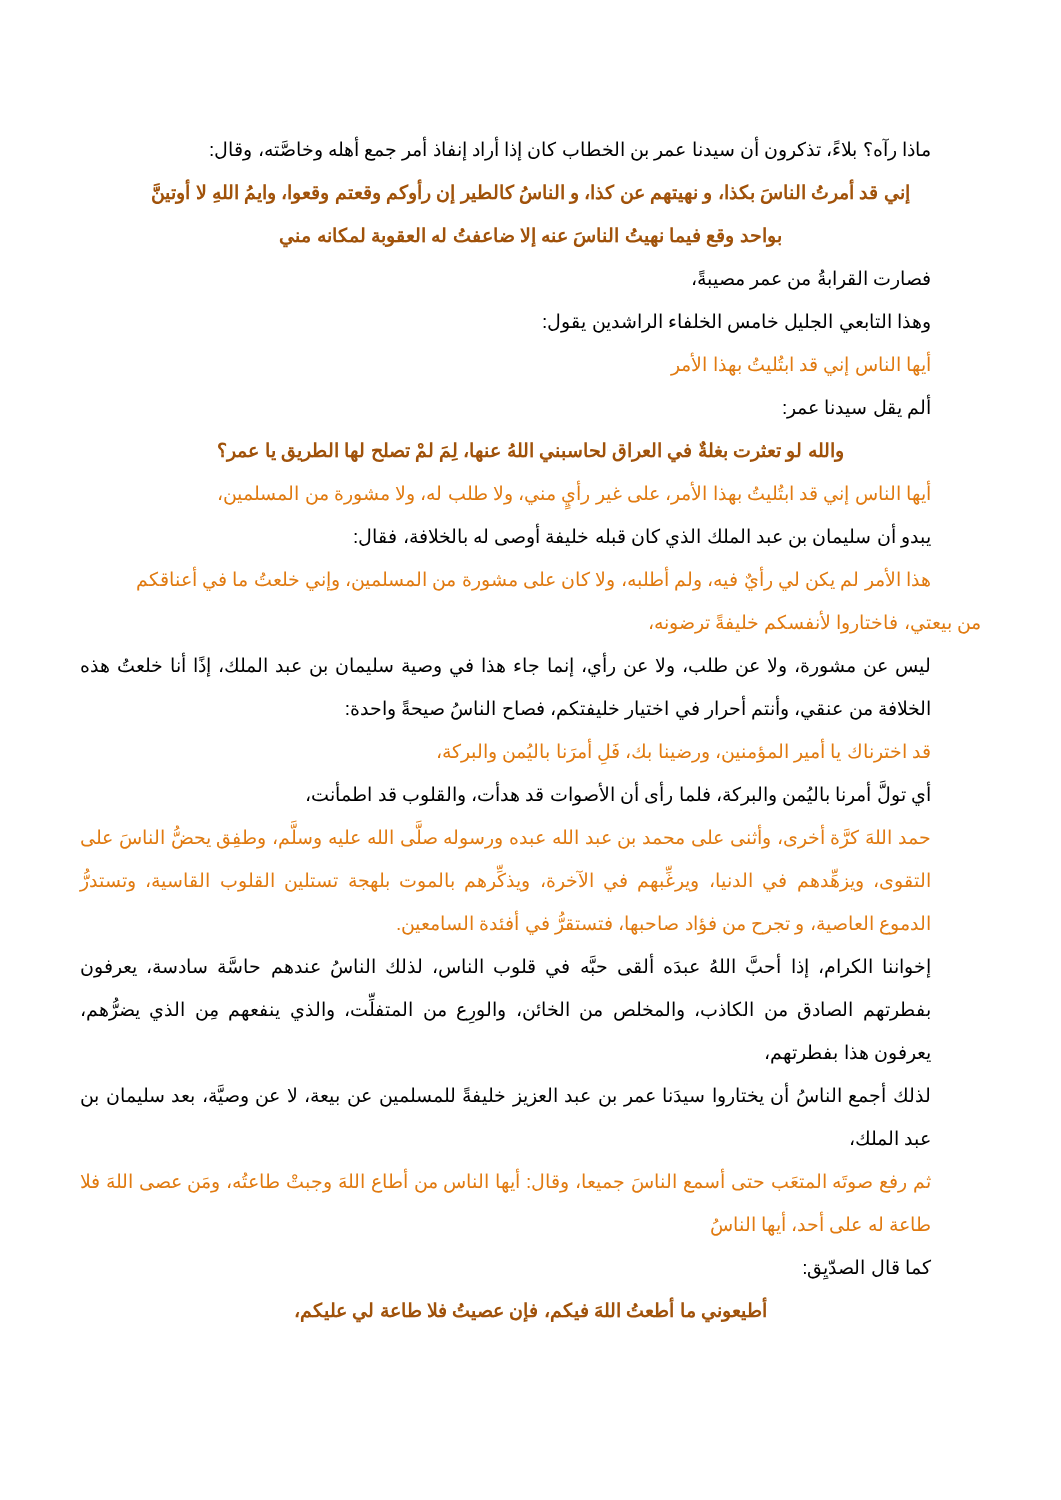ماذا رآه؟ بلاءً، تذكرون أن سيدنا عمر بن الخطاب كان إذا أراد إنفاذ أمر جمع أهله وخاصَّته، وقال:
إني قد أمرتُ الناسَ بكذا، و نهيتهم عن كذا، و الناسُ كالطير إن رأوكم وقعتم وقعوا، وايمُ اللهِ لا أوتينَّ
بواحد وقع فيما نهيتُ الناسَ عنه إلا ضاعفتُ له العقوبة لمكانه مني
فصارت القرابةُ من عمر مصيبةً،
وهذا التابعي الجليل خامس الخلفاء الراشدين يقول:
أيها الناس إني قد ابتُليتُ بهذا الأمر
ألم يقل سيدنا عمر:
والله لو تعثرت بغلةٌ في العراق لحاسبني اللهُ عنها، لِمَ لمْ تصلح لها الطريق يا عمر؟
أيها الناس إني قد ابتُليتُ بهذا الأمر، على غير رأيٍ مني، ولا طلب له، ولا مشورة من المسلمين،
يبدو أن سليمان بن عبد الملك الذي كان قبله خليفة أوصى له بالخلافة، فقال:
هذا الأمر لم يكن لي رأيٌ فيه، ولم أطلبه، ولا كان على مشورة من المسلمين، وإني خلعتُ ما في أعناقكم
من بيعتي، فاختاروا لأنفسكم خليفةً ترضونه،
ليس عن مشورة، ولا عن طلب، ولا عن رأي، إنما جاء هذا في وصية سليمان بن عبد الملك، إذًا أنا خلعتُ هذه الخلافة من عنقي، وأنتم أحرار في اختيار خليفتكم، فصاح الناسُ صيحةً واحدة:
قد اخترناك يا أمير المؤمنين، ورضينا بك، فَلِ أمرَنا باليُمن والبركة،
أي تولَّ أمرنا باليُمن والبركة، فلما رأى أن الأصوات قد هدأت، والقلوب قد اطمأنت،
حمد اللهَ كرَّة أخرى، وأثنى على محمد بن عبد الله عبده ورسوله صلَّى الله عليه وسلَّم، وطفِق يحضُّ الناسَ على التقوى، ويزهِّدهم في الدنيا، ويرغِّبهم في الآخرة، ويذكِّرهم بالموت بلهجة تستلين القلوب القاسية، وتستدرُّ الدموع العاصية، و تجرح من فؤاد صاحبها، فتستقرُّ في أفئدة السامعين.
إخواننا الكرام، إذا أحبَّ اللهُ عبدَه ألقى حبَّه في قلوب الناس، لذلك الناسُ عندهم حاسَّة سادسة، يعرفون بفطرتهم الصادق من الكاذب، والمخلص من الخائن، والورِع من المتفلِّت، والذي ينفعهم مِن الذي يضرُّهم، يعرفون هذا بفطرتهم،
لذلك أجمع الناسُ أن يختاروا سيدَنا عمر بن عبد العزيز خليفةً للمسلمين عن بيعة، لا عن وصيَّة، بعد سليمان بن عبد الملك،
ثم رفع صوتَه المتعَب حتى أسمع الناسَ جميعا، وقال: أيها الناس من أطاع اللهَ وجبتْ طاعتُه، ومَن عصى اللهَ فلا طاعة له على أحد، أيها الناسُ
كما قال الصدّيِق:
أطيعوني ما أطعتُ اللهَ فيكم، فإن عصيتُ فلا طاعة لي عليكم،